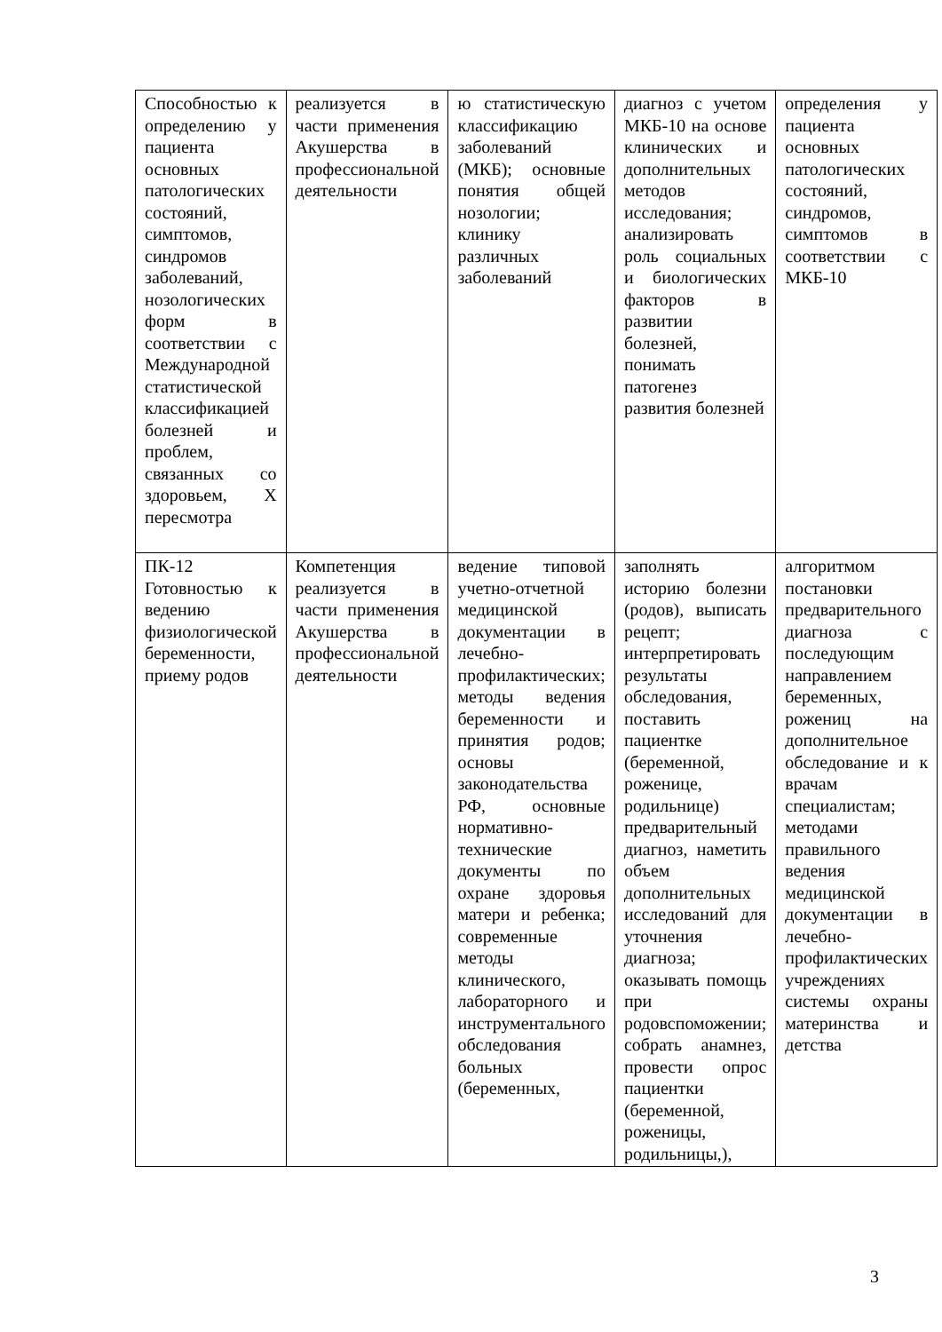| Способностью к определению у пациента основных патологических состояний, симптомов, синдромов заболеваний, нозологических форм в соответствии с Международной статистической классификацией болезней и проблем, связанных со здоровьем, X пересмотра | реализуется в части применения Акушерства в профессиональной деятельности | ю статистическую классификацию заболеваний (МКБ); основные понятия общей нозологии; клинику различных заболеваний | диагноз с учетом МКБ-10 на основе клинических и дополнительных методов исследования; анализировать роль социальных и биологических факторов в развитии болезней, понимать патогенез развития болезней | определения у пациента основных патологических состояний, синдромов, симптомов в соответствии с МКБ-10 |
| ПК-12 Готовностью к ведению физиологической беременности, приему родов | Компетенция реализуется в части применения Акушерства в профессиональной деятельности | ведение типовой учетно-отчетной медицинской документации в лечебно-профилактических; методы ведения беременности и принятия родов; основы законодательства РФ, основные нормативно-технические документы по охране здоровья матери и ребенка; современные методы клинического, лабораторного и инструментального обследования больных (беременных, | заполнять историю болезни (родов), выписать рецепт; интерпретировать результаты обследования, поставить пациентке (беременной, роженице, родильнице) предварительный диагноз, наметить объем дополнительных исследований для уточнения диагноза; оказывать помощь при родовспоможении; собрать анамнез, провести опрос пациентки (беременной, роженицы, родильницы,), | алгоритмом постановки предварительного диагноза с последующим направлением беременных, рожениц на дополнительное обследование и к врачам специалистам; методами правильного ведения медицинской документации в лечебно-профилактических учреждениях системы охраны материнства и детства |
3